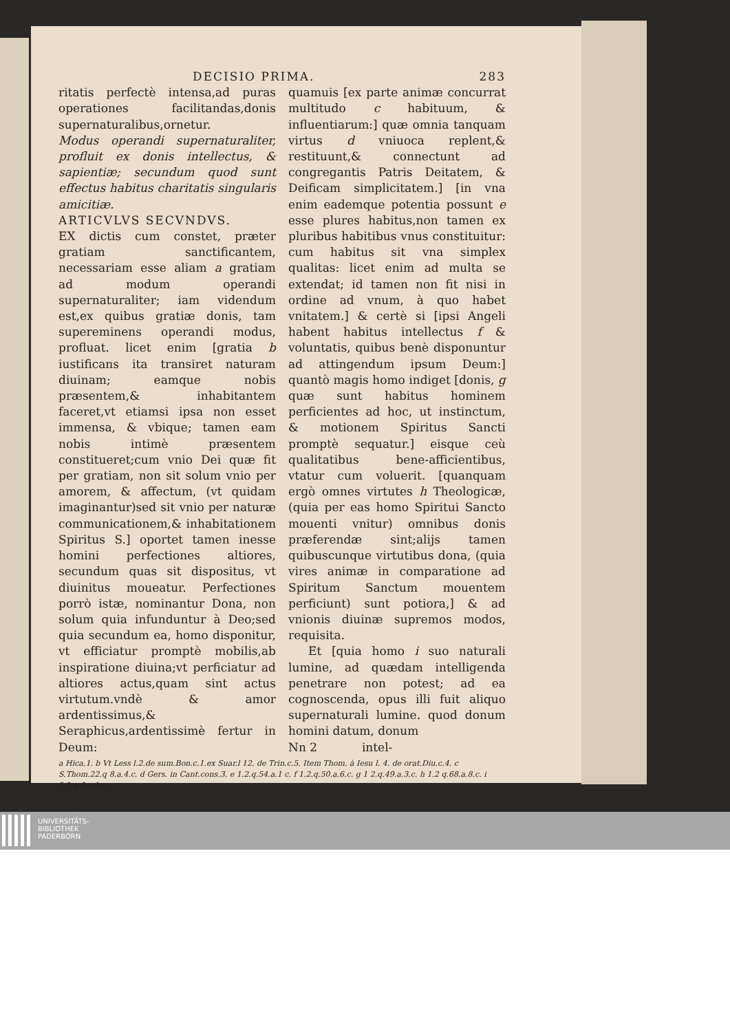DECISIO PRIMA. 283
ritatis perfectè intensa,ad puras operationes facilitandas,donis supernaturalibus,ornetur.
Modus operandi supernaturaliter, profluit ex donis intellectus, & sapientiæ; secundum quod sunt effectus habitus charitatis singularis amicitiæ.
ARTICVLVS SECVNDVS.
EX dictis cum constet, præter gratiam sanctificantem, necessariam esse aliam a gratiam ad modum operandi supernaturaliter; iam videndum est,ex quibus gratiæ donis, tam supereminens operandi modus, profluat. licet enim [gratia b iustificans ita transiret naturam diuinam; eamque nobis præsentem,& inhabitantem faceret,vt etiamsi ipsa non esset immensa, & vbique; tamen eam nobis intimè præsentem constitueret;cum vnio Dei quæ fit per gratiam, non sit solum vnio per amorem, & affectum, (vt quidam imaginantur)sed sit vnio per naturæ communicationem,& inhabitationem Spiritus S.] oportet tamen inesse homini perfectiones altiores, secundum quas sit dispositus, vt diuinitus moueatur. Perfectiones porrò istæ, nominantur Dona, non solum quia infunduntur à Deo;sed quia secundum ea, homo disponitur, vt efficiatur promptè mobilis,ab inspiratione diuina;vt perficiatur ad altiores actus,quam sint actus virtutum.vndè & amor ardentissimus,& Seraphicus,ardentissimè fertur in Deum:
quamuis [ex parte animæ concurrat multitudo c habituum, & influentiarum:] quæ omnia tanquam virtus d vniuoca replent,& restituunt,& connectunt ad congregantis Patris Deitatem, & Deificam simplicitatem.] [in vna enim eademque potentia possunt e esse plures habitus,non tamen ex pluribus habitibus vnus constituitur: cum habitus sit vna simplex qualitas: licet enim ad multa se extendat; id tamen non fit nisi in ordine ad vnum, à quo habet vnitatem.] & certè si [ipsi Angeli habent habitus intellectus f & voluntatis, quibus benè disponuntur ad attingendum ipsum Deum:] quantò magis homo indiget [donis, g quæ sunt habitus hominem perficientes ad hoc, ut instinctum, & motionem Spiritus Sancti promptè sequatur.] eisque ceù qualitatibus bene-afficientibus, vtatur cum voluerit. [quanquam ergò omnes virtutes h Theologicæ, (quia per eas homo Spiritui Sancto mouenti vnitur) omnibus donis præferendæ sint;alijs tamen quibuscunque virtutibus dona, (quia vires animæ in comparatione ad Spiritum Sanctum mouentem perficiunt) sunt potiora,] & ad vnionis diuinæ supremos modos, requisita.
Et [quia homo i suo naturali lumine, ad quædam intelligenda penetrare non potest; ad ea cognoscenda, opus illi fuit aliquo supernaturali lumine. quod donum homini datum, donum
Nn 2 intel-
a Hica,1. b Vt Less l.2.de sum.Bon.c.1.ex Suar.l 12. de Trin.c.5. Item Thom. à Iesu l. 4. de orat.Diu.c.4. c S.Thom.22.q 8.a.4.c. d Gers. in Cant.cons.3. e 1.2.q.54.a.1 c. f 1.2.q.50.a.6.c. g 1 2.q.49.a.3.c. h 1.2 q.68.a.8.c. i 2.2.q.8.a.1.c.
UNIVERSITÄTS-
BIBLIOTHEK
PADERBORN